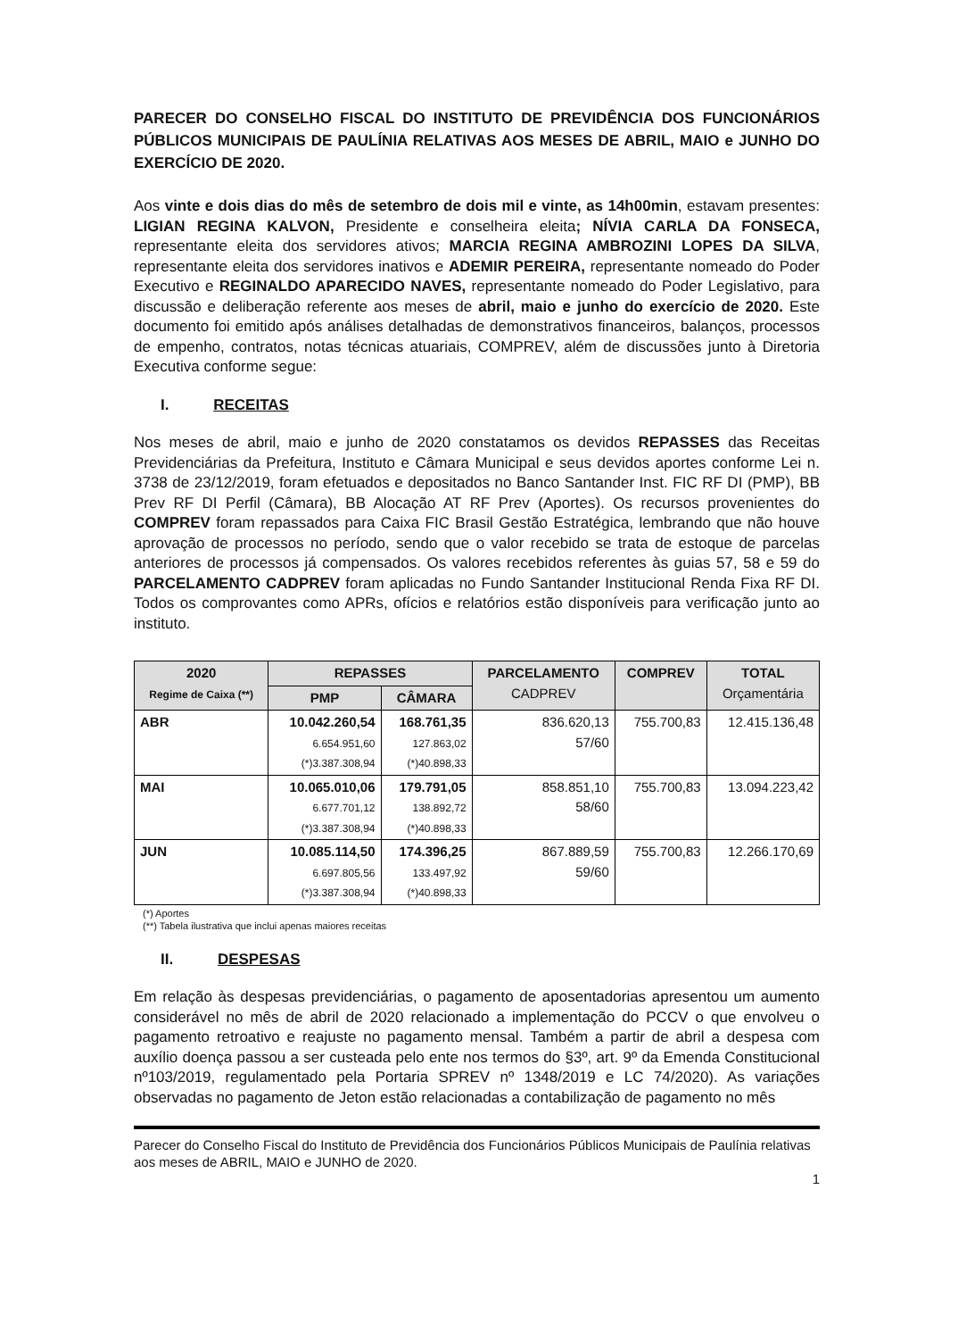PARECER DO CONSELHO FISCAL DO INSTITUTO DE PREVIDÊNCIA DOS FUNCIONÁRIOS PÚBLICOS MUNICIPAIS DE PAULÍNIA RELATIVAS AOS MESES DE ABRIL, MAIO e JUNHO DO EXERCÍCIO DE 2020.
Aos vinte e dois dias do mês de setembro de dois mil e vinte, as 14h00min, estavam presentes: LIGIAN REGINA KALVON, Presidente e conselheira eleita; NÍVIA CARLA DA FONSECA, representante eleita dos servidores ativos; MARCIA REGINA AMBROZINI LOPES DA SILVA, representante eleita dos servidores inativos e ADEMIR PEREIRA, representante nomeado do Poder Executivo e REGINALDO APARECIDO NAVES, representante nomeado do Poder Legislativo, para discussão e deliberação referente aos meses de abril, maio e junho do exercício de 2020. Este documento foi emitido após análises detalhadas de demonstrativos financeiros, balanços, processos de empenho, contratos, notas técnicas atuariais, COMPREV, além de discussões junto à Diretoria Executiva conforme segue:
I. RECEITAS
Nos meses de abril, maio e junho de 2020 constatamos os devidos REPASSES das Receitas Previdenciárias da Prefeitura, Instituto e Câmara Municipal e seus devidos aportes conforme Lei n. 3738 de 23/12/2019, foram efetuados e depositados no Banco Santander Inst. FIC RF DI (PMP), BB Prev RF DI Perfil (Câmara), BB Alocação AT RF Prev (Aportes). Os recursos provenientes do COMPREV foram repassados para Caixa FIC Brasil Gestão Estratégica, lembrando que não houve aprovação de processos no período, sendo que o valor recebido se trata de estoque de parcelas anteriores de processos já compensados. Os valores recebidos referentes às guias 57, 58 e 59 do PARCELAMENTO CADPREV foram aplicadas no Fundo Santander Institucional Renda Fixa RF DI. Todos os comprovantes como APRs, ofícios e relatórios estão disponíveis para verificação junto ao instituto.
| 2020 Regime de Caixa (**) | REPASSES | | PARCELAMENTO CADPREV | COMPREV | TOTAL Orçamentária |
| --- | --- | --- | --- | --- | --- |
| | PMP | CÂMARA | | | |
| ABR | 10.042.260,54 6.654.951,60 (*)3.387.308,94 | 168.761,35 127.863,02 (*)40.898,33 | 836.620,13 57/60 | 755.700,83 | 12.415.136,48 |
| MAI | 10.065.010,06 6.677.701,12 (*)3.387.308,94 | 179.791,05 138.892,72 (*)40.898,33 | 858.851,10 58/60 | 755.700,83 | 13.094.223,42 |
| JUN | 10.085.114,50 6.697.805,56 (*)3.387.308,94 | 174.396,25 133.497,92 (*)40.898,33 | 867.889,59 59/60 | 755.700,83 | 12.266.170,69 |
(*) Aportes
(**) Tabela ilustrativa que inclui apenas maiores receitas
II. DESPESAS
Em relação às despesas previdenciárias, o pagamento de aposentadorias apresentou um aumento considerável no mês de abril de 2020 relacionado a implementação do PCCV o que envolveu o pagamento retroativo e reajuste no pagamento mensal. Também a partir de abril a despesa com auxílio doença passou a ser custeada pelo ente nos termos do §3º, art. 9º da Emenda Constitucional nº103/2019, regulamentado pela Portaria SPREV nº 1348/2019 e LC 74/2020). As variações observadas no pagamento de Jeton estão relacionadas a contabilização de pagamento no mês
Parecer do Conselho Fiscal do Instituto de Previdência dos Funcionários Públicos Municipais de Paulínia relativas aos meses de ABRIL, MAIO e JUNHO de 2020.
1